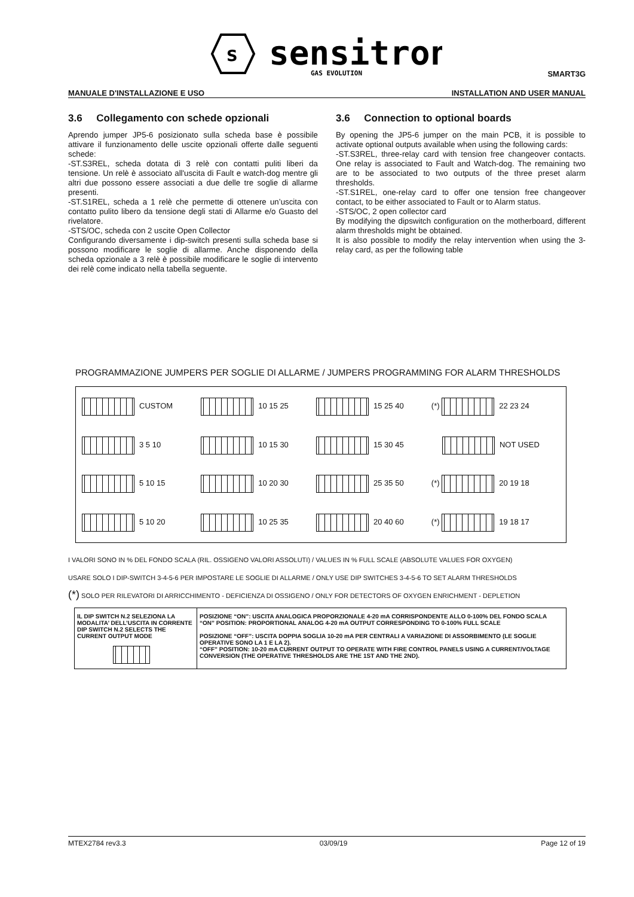s
sensitron
GAS EVOLUTION
SMART3G
MANUALE D'INSTALLAZIONE E USO INSTALLATION AND USER MANUAL
3.6 Collegamento con schede opzionali
Aprendo jumper JP5-6 posizionato sulla scheda base è possibile attivare il funzionamento delle uscite opzionali offerte dalle seguenti schede:
-ST.S3REL, scheda dotata di 3 relè con contatti puliti liberi da tensione. Un relè è associato all'uscita di Fault e watch-dog mentre gli altri due possono essere associati a due delle tre soglie di allarme presenti.
-ST.S1REL, scheda a 1 relè che permette di ottenere un’uscita con contatto pulito libero da tensione degli stati di Allarme e/o Guasto del rivelatore.
-STS/OC, scheda con 2 uscite Open Collector
Configurando diversamente i dip-switch presenti sulla scheda base si possono modificare le soglie di allarme. Anche disponendo della scheda opzionale a 3 relè è possibile modificare le soglie di intervento dei relè come indicato nella tabella seguente.
3.6 Connection to optional boards
By opening the JP5-6 jumper on the main PCB, it is possible to activate optional outputs available when using the following cards:
-ST.S3REL, three-relay card with tension free changeover contacts. One relay is associated to Fault and Watch-dog. The remaining two are to be associated to two outputs of the three preset alarm thresholds.
-ST.S1REL, one-relay card to offer one tension free changeover contact, to be either associated to Fault or to Alarm status.
-STS/OC, 2 open collector card
By modifying the dipswitch configuration on the motherboard, different alarm thresholds might be obtained.
It is also possible to modify the relay intervention when using the 3-relay card, as per the following table
PROGRAMMAZIONE JUMPERS PER SOGLIE DI ALLARME / JUMPERS PROGRAMMING FOR ALARM THRESHOLDS
| CUSTOM | 10 15 25 | 15 25 40 | (*) 22 23 24 |
| 3 5 10 | 10 15 30 | 15 30 45 | NOT USED |
| 5 10 15 | 10 20 30 | 25 35 50 | (*) 20 19 18 |
| 5 10 20 | 10 25 35 | 20 40 60 | (*) 19 18 17 |
I VALORI SONO IN % DEL FONDO SCALA (RIL. OSSIGENO VALORI ASSOLUTI) / VALUES IN % FULL SCALE (ABSOLUTE VALUES FOR OXYGEN)
USARE SOLO I DIP-SWITCH 3-4-5-6 PER IMPOSTARE LE SOGLIE DI ALLARME / ONLY USE DIP SWITCHES 3-4-5-6 TO SET ALARM THRESHOLDS
(*) SOLO PER RILEVATORI DI ARRICCHIMENTO - DEFICIENZA DI OSSIGENO / ONLY FOR DETECTORS OF OXYGEN ENRICHMENT - DEPLETION
| IL DIP SWITCH N.2 SELEZIONA LA MODALITA’ DELL’USCITA IN CORRENTE DIP SWITCH N.2 SELECTS THE CURRENT OUTPUT MODE | POSIZIONE “ON”: USCITA ANALOGICA PROPORZIONALE 4-20 mA CORRISPONDENTE ALLO 0-100% DEL FONDO SCALA “ON” POSITION: PROPORTIONAL ANALOG 4-20 mA OUTPUT CORRESPONDING TO 0-100% FULL SCALE POSIZIONE “OFF”: USCITA DOPPIA SOGLIA 10-20 mA PER CENTRALI A VARIAZIONE DI ASSORBIMENTO (LE SOGLIE OPERATIVE SONO LA 1 E LA 2). “OFF” POSITION: 10-20 mA CURRENT OUTPUT TO OPERATE WITH FIRE CONTROL PANELS USING A CURRENT/VOLTAGE CONVERSION (THE OPERATIVE THRESHOLDS ARE THE 1ST AND THE 2ND). |
MTEX2784 rev3.3 03/09/19 Page 12 of 19